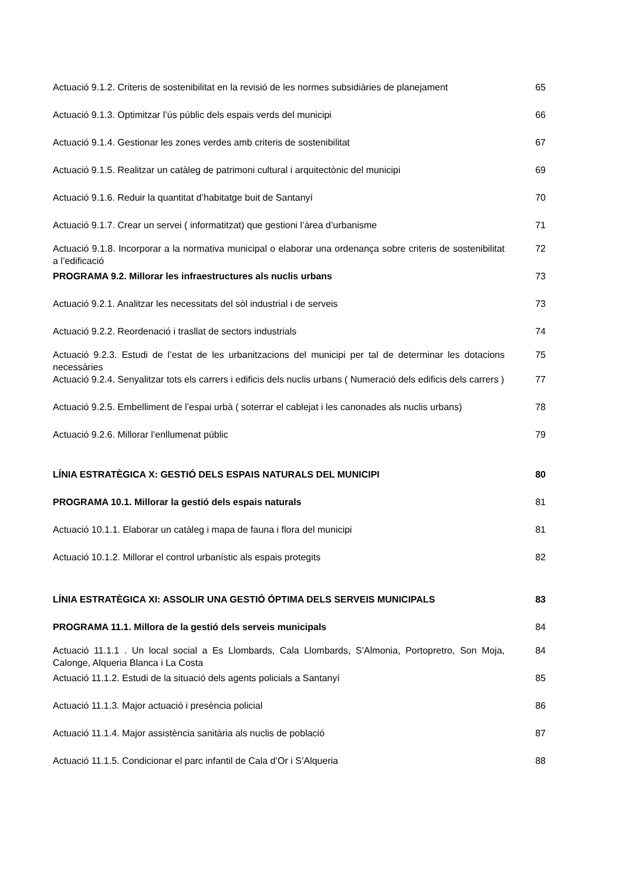| Actuació 9.1.2. Criteris de sostenibilitat en la revisió de les normes subsidiàries de planejament | 65 |
| Actuació 9.1.3. Optimitzar l’ús públic dels espais verds del municipi | 66 |
| Actuació 9.1.4. Gestionar les zones verdes amb criteris de sostenibilitat | 67 |
| Actuació 9.1.5. Realitzar un catàleg de patrimoni cultural i arquitectònic del municipi | 69 |
| Actuació 9.1.6. Reduir la quantitat d’habitatge buit de Santanyí | 70 |
| Actuació 9.1.7. Crear un servei ( informatitzat) que gestioni l’àrea d’urbanisme | 71 |
| Actuació 9.1.8. Incorporar a la normativa municipal o elaborar una ordenança sobre criteris de sostenibilitat a l’edificació | 72 |
| PROGRAMA 9.2. Millorar les infraestructures als nuclis urbans | 73 |
| Actuació 9.2.1. Analitzar les necessitats del sòl industrial i de serveis | 73 |
| Actuació 9.2.2. Reordenació i trasllat de sectors industrials | 74 |
| Actuació 9.2.3. Estudi de l’estat de les urbanitzacions del municipi per tal de determinar les dotacions necessàries | 75 |
| Actuació 9.2.4. Senyalitzar tots els carrers i edificis dels nuclis urbans ( Numeració dels edificis dels carrers ) | 77 |
| Actuació 9.2.5. Embelliment de l’espai urbà ( soterrar el cablejat i les canonades als nuclis urbans) | 78 |
| Actuació 9.2.6. Millorar l’enllumenat públic | 79 |
| LÍNIA ESTRATÈGICA X: GESTIÓ DELS ESPAIS NATURALS DEL MUNICIPI | 80 |
| PROGRAMA 10.1. Millorar la gestió dels espais naturals | 81 |
| Actuació 10.1.1. Elaborar un catàleg i mapa de fauna i flora del municipi | 81 |
| Actuació 10.1.2. Millorar el control urbanístic als espais protegits | 82 |
| LÍNIA ESTRATÈGICA XI: ASSOLIR UNA GESTIÓ ÓPTIMA DELS SERVEIS MUNICIPALS | 83 |
| PROGRAMA 11.1. Millora de la gestió dels serveis municipals | 84 |
| Actuació 11.1.1 . Un local social a Es Llombards, Cala Llombards, S’Almonia, Portopretro, Son Moja, Calonge, Alqueria Blanca i La Costa | 84 |
| Actuació 11.1.2. Estudi de la situació dels agents policials a Santanyí | 85 |
| Actuació 11.1.3. Major actuació i presència policial | 86 |
| Actuació 11.1.4. Major assistència sanitària als nuclis de població | 87 |
| Actuació 11.1.5. Condicionar el parc infantil de Cala d’Or i S’Alqueria | 88 |